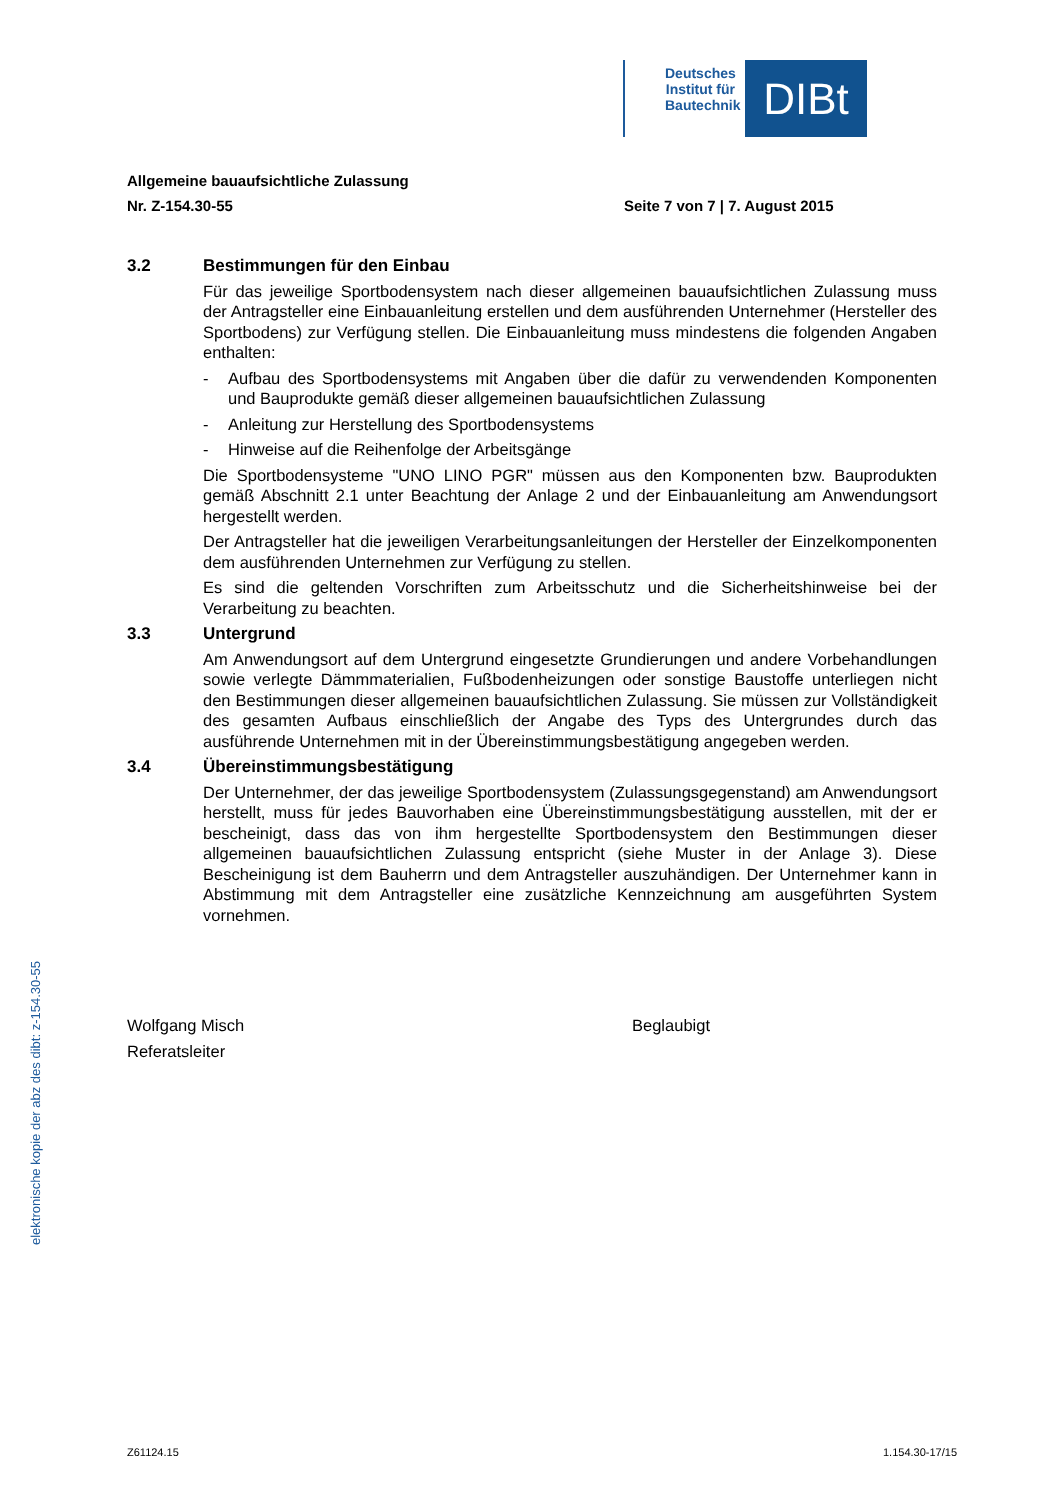Deutsches Institut für Bautechnik
DIBt
Allgemeine bauaufsichtliche Zulassung
Nr. Z-154.30-55 Seite 7 von 7 | 7. August 2015
3.2 Bestimmungen für den Einbau
Für das jeweilige Sportbodensystem nach dieser allgemeinen bauaufsichtlichen Zulassung muss der Antragsteller eine Einbauanleitung erstellen und dem ausführenden Unternehmer (Hersteller des Sportbodens) zur Verfügung stellen. Die Einbauanleitung muss mindestens die folgenden Angaben enthalten:
- Aufbau des Sportbodensystems mit Angaben über die dafür zu verwendenden Komponenten und Bauprodukte gemäß dieser allgemeinen bauaufsichtlichen Zulassung
- Anleitung zur Herstellung des Sportbodensystems
- Hinweise auf die Reihenfolge der Arbeitsgänge
Die Sportbodensysteme "UNO LINO PGR" müssen aus den Komponenten bzw. Bauprodukten gemäß Abschnitt 2.1 unter Beachtung der Anlage 2 und der Einbauanleitung am Anwendungsort hergestellt werden.
Der Antragsteller hat die jeweiligen Verarbeitungsanleitungen der Hersteller der Einzelkomponenten dem ausführenden Unternehmen zur Verfügung zu stellen.
Es sind die geltenden Vorschriften zum Arbeitsschutz und die Sicherheitshinweise bei der Verarbeitung zu beachten.
3.3 Untergrund
Am Anwendungsort auf dem Untergrund eingesetzte Grundierungen und andere Vorbehandlungen sowie verlegte Dämmmaterialien, Fußbodenheizungen oder sonstige Baustoffe unterliegen nicht den Bestimmungen dieser allgemeinen bauaufsichtlichen Zulassung. Sie müssen zur Vollständigkeit des gesamten Aufbaus einschließlich der Angabe des Typs des Untergrundes durch das ausführende Unternehmen mit in der Übereinstimmungsbestätigung angegeben werden.
3.4 Übereinstimmungsbestätigung
Der Unternehmer, der das jeweilige Sportbodensystem (Zulassungsgegenstand) am Anwendungsort herstellt, muss für jedes Bauvorhaben eine Übereinstimmungsbestätigung ausstellen, mit der er bescheinigt, dass das von ihm hergestellte Sportbodensystem den Bestimmungen dieser allgemeinen bauaufsichtlichen Zulassung entspricht (siehe Muster in der Anlage 3). Diese Bescheinigung ist dem Bauherrn und dem Antragsteller auszuhändigen. Der Unternehmer kann in Abstimmung mit dem Antragsteller eine zusätzliche Kennzeichnung am ausgeführten System vornehmen.
Wolfgang Misch
Referatsleiter
Beglaubigt
elektronische kopie der abz des dibt: z-154.30-55
Z61124.15 1.154.30-17/15